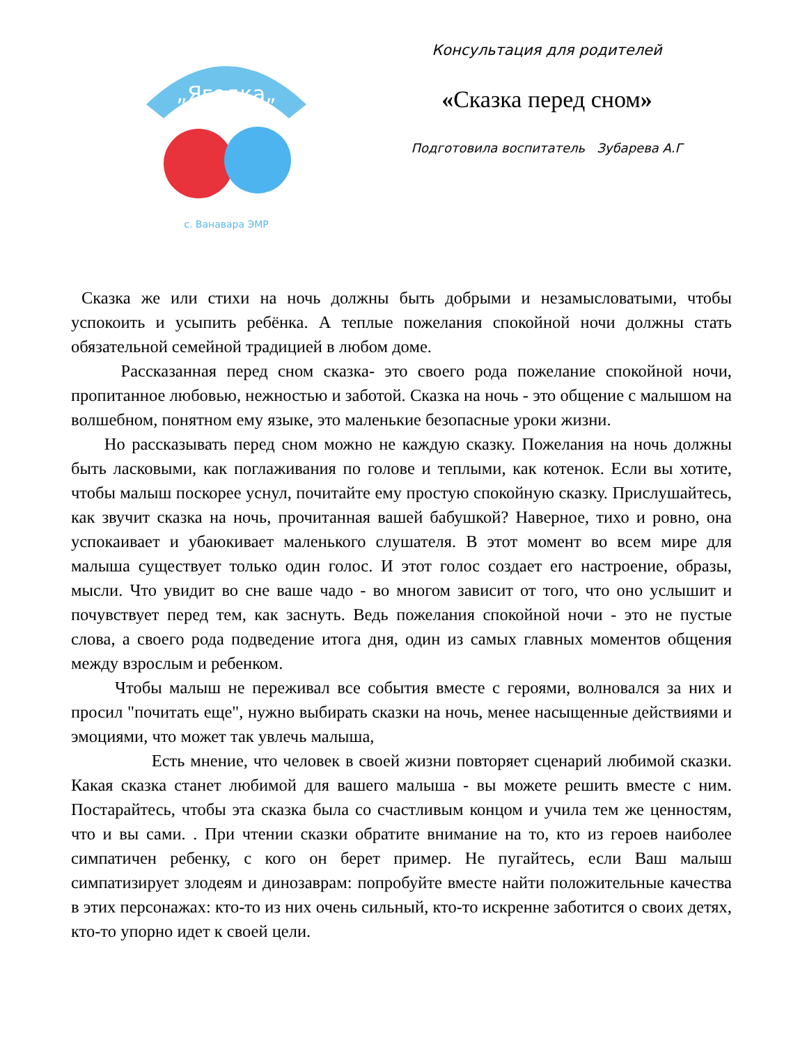„Ягодка„
с. Ванавара ЭМР
Консультация для родителей
«Сказка перед сном»
Подготовила воспитатель Зубарева А.Г
Сказка же или стихи на ночь должны быть добрыми и незамысловатыми, чтобы успокоить и усыпить ребёнка. А теплые пожелания спокойной ночи должны стать обязательной семейной традицией в любом доме.
Рассказанная перед сном сказка- это своего рода пожелание спокойной ночи, пропитанное любовью, нежностью и заботой. Сказка на ночь - это общение с малышом на волшебном, понятном ему языке, это маленькие безопасные уроки жизни.
Но рассказывать перед сном можно не каждую сказку. Пожелания на ночь должны быть ласковыми, как поглаживания по голове и теплыми, как котенок. Если вы хотите, чтобы малыш поскорее уснул, почитайте ему простую спокойную сказку. Прислушайтесь, как звучит сказка на ночь, прочитанная вашей бабушкой? Наверное, тихо и ровно, она успокаивает и убаюкивает маленького слушателя. В этот момент во всем мире для малыша существует только один голос. И этот голос создает его настроение, образы, мысли. Что увидит во сне ваше чадо - во многом зависит от того, что оно услышит и почувствует перед тем, как заснуть. Ведь пожелания спокойной ночи - это не пустые слова, а своего рода подведение итога дня, один из самых главных моментов общения между взрослым и ребенком.
Чтобы малыш не переживал все события вместе с героями, волновался за них и просил "почитать еще", нужно выбирать сказки на ночь, менее насыщенные действиями и эмоциями, что может так увлечь малыша,
Есть мнение, что человек в своей жизни повторяет сценарий любимой сказки. Какая сказка станет любимой для вашего малыша - вы можете решить вместе с ним. Постарайтесь, чтобы эта сказка была со счастливым концом и учила тем же ценностям, что и вы сами. . При чтении сказки обратите внимание на то, кто из героев наиболее симпатичен ребенку, с кого он берет пример. Не пугайтесь, если Ваш малыш симпатизирует злодеям и динозаврам: попробуйте вместе найти положительные качества в этих персонажах: кто-то из них очень сильный, кто-то искренне заботится о своих детях, кто-то упорно идет к своей цели.